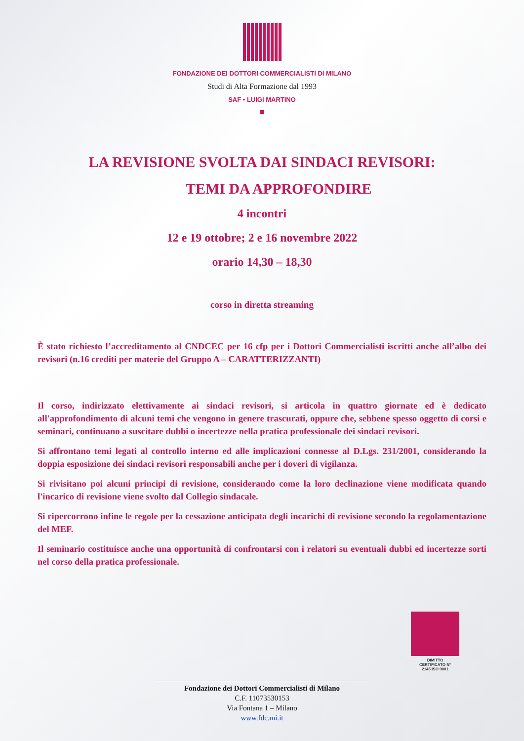FONDAZIONE DEI DOTTORI COMMERCIALISTI DI MILANO
Studi di Alta Formazione dal 1993
SAF • LUIGI MARTINO
LA REVISIONE SVOLTA DAI SINDACI REVISORI:
TEMI DA APPROFONDIRE
4 incontri
12 e 19 ottobre; 2 e 16 novembre 2022
orario 14,30 – 18,30
corso in diretta streaming
È stato richiesto l’accreditamento al CNDCEC per 16 cfp per i Dottori Commercialisti iscritti anche all’albo dei revisori (n.16 crediti per materie del Gruppo A – CARATTERIZZANTI)
Il corso, indirizzato elettivamente ai sindaci revisori, si articola in quattro giornate ed è dedicato all'approfondimento di alcuni temi che vengono in genere trascurati, oppure che, sebbene spesso oggetto di corsi e seminari, continuano a suscitare dubbi o incertezze nella pratica professionale dei sindaci revisori.
Si affrontano temi legati al controllo interno ed alle implicazioni connesse al D.Lgs. 231/2001, considerando la doppia esposizione dei sindaci revisori responsabili anche per i doveri di vigilanza.
Si rivisitano poi alcuni principi di revisione, considerando come la loro declinazione viene modificata quando l'incarico di revisione viene svolto dal Collegio sindacale.
Si ripercorrono infine le regole per la cessazione anticipata degli incarichi di revisione secondo la regolamentazione del MEF.
Il seminario costituisce anche una opportunità di confrontarsi con i relatori su eventuali dubbi ed incertezze sorti nel corso della pratica professionale.
DIMITTO
CERTIFICATO N°
2145 ISO 9001
Fondazione dei Dottori Commercialisti di Milano
C.F. 11073530153
Via Fontana 1 – Milano
www.fdc.mi.it